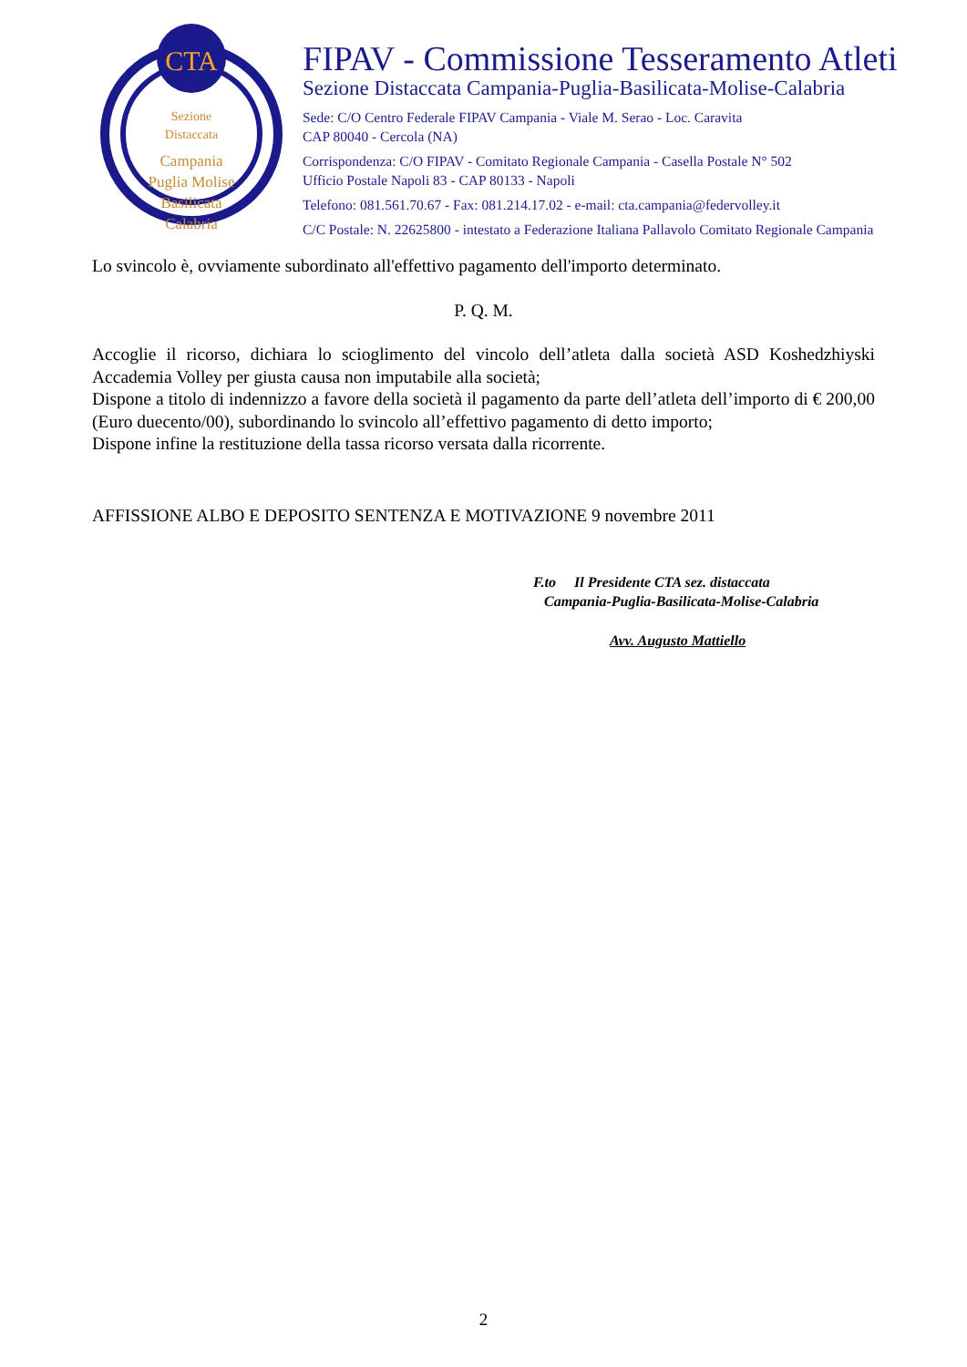CTA
Sezione
Distaccata
Campania
Puglia Molise
Basilicata
Calabria
FIPAV - Commissione Tesseramento Atleti
Sezione Distaccata Campania-Puglia-Basilicata-Molise-Calabria
Sede: C/O Centro Federale FIPAV Campania - Viale M. Serao - Loc. Caravita
CAP 80040 - Cercola (NA)
Corrispondenza: C/O FIPAV - Comitato Regionale Campania - Casella Postale N° 502
Ufficio Postale Napoli 83 - CAP 80133 - Napoli
Telefono: 081.561.70.67 - Fax: 081.214.17.02 - e-mail: cta.campania@federvolley.it
C/C Postale: N. 22625800 - intestato a Federazione Italiana Pallavolo Comitato Regionale Campania
Lo svincolo è, ovviamente subordinato all'effettivo pagamento dell'importo determinato.
P. Q. M.
Accoglie il ricorso, dichiara lo scioglimento del vincolo dell’atleta dalla società ASD Koshedzhiyski Accademia Volley per giusta causa non imputabile alla società;
Dispone a titolo di indennizzo a favore della società il pagamento da parte dell’atleta dell’importo di € 200,00 (Euro duecento/00), subordinando lo svincolo all’effettivo pagamento di detto importo;
Dispone infine la restituzione della tassa ricorso versata dalla ricorrente.
AFFISSIONE ALBO E DEPOSITO SENTENZA E MOTIVAZIONE 9 novembre 2011
F.to Il Presidente CTA sez. distaccata
Campania-Puglia-Basilicata-Molise-Calabria
Avv. Augusto Mattiello
2